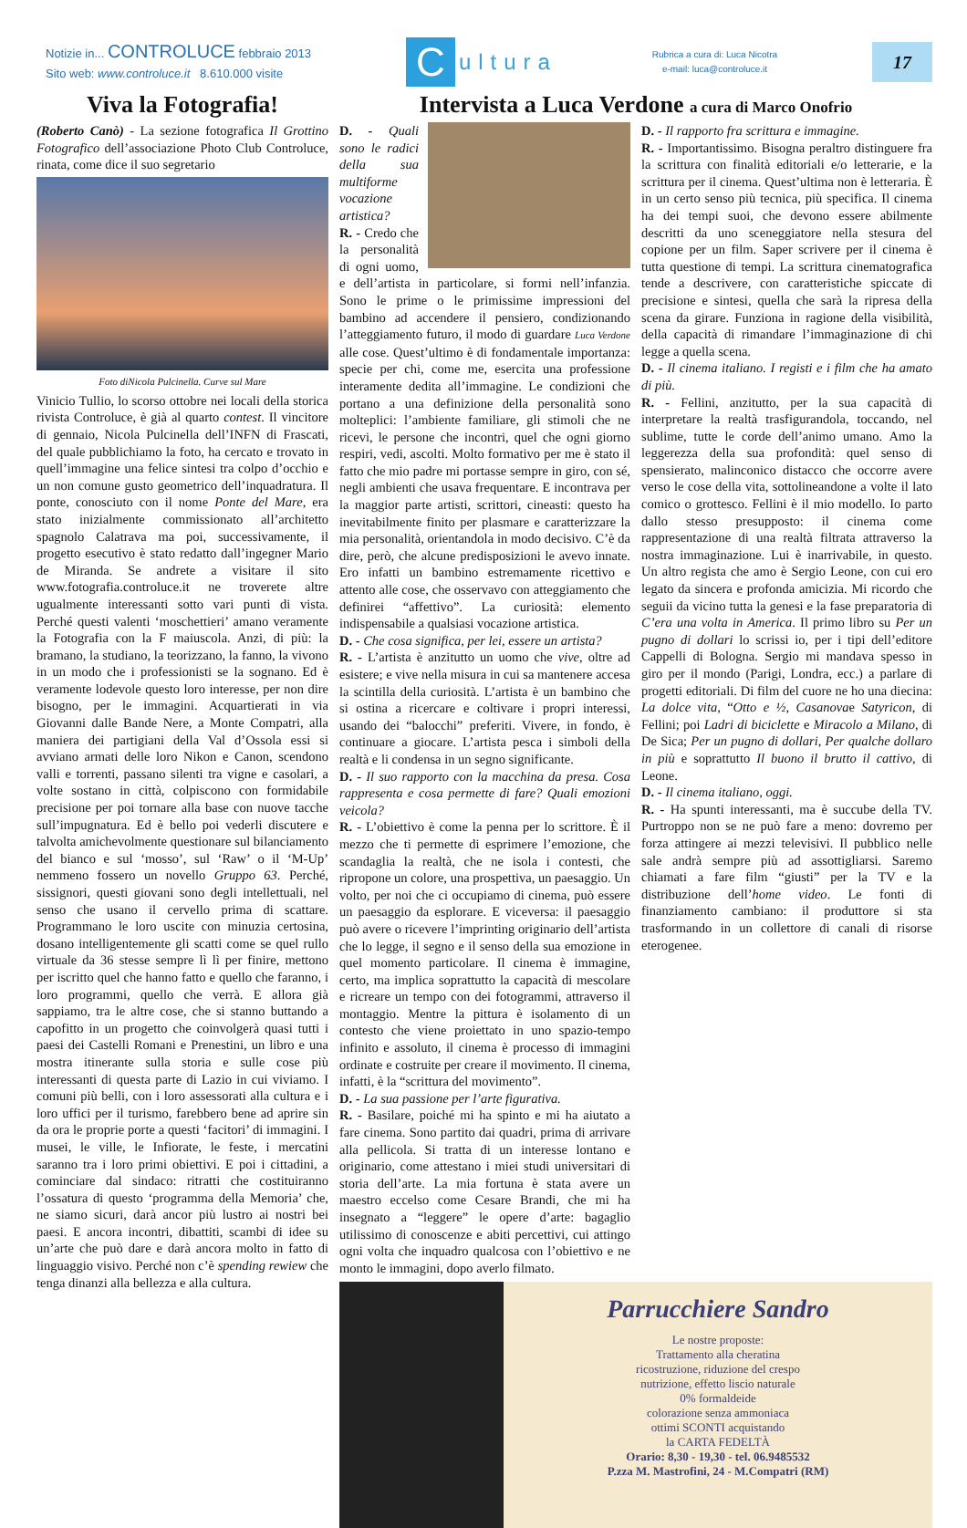Notizie in... CONTROLUCE febbraio 2013
Sito web: www.controluce.it 8.610.000 visite
Cultura
Rubrica a cura di: Luca Nicotra
e-mail: luca@controluce.it
17
Viva la Fotografia!
(Roberto Canò) - La sezione fotografica Il Grottino Fotografico dell’associazione Photo Club Controluce, rinata, come dice il suo segretario
Foto diNicola Pulcinella. Curve sul Mare
Vinicio Tullio, lo scorso ottobre nei locali della storica rivista Controluce, è già al quarto contest. Il vincitore di gennaio, Nicola Pulcinella dell’INFN di Frascati, del quale pubblichiamo la foto, ha cercato e trovato in quell’immagine una felice sintesi tra colpo d’occhio e un non comune gusto geometrico dell’inquadratura. Il ponte, conosciuto con il nome Ponte del Mare, era stato inizialmente commissionato all’architetto spagnolo Calatrava ma poi, successivamente, il progetto esecutivo è stato redatto dall’ingegner Mario de Miranda. Se andrete a visitare il sito www.fotografia.controluce.it ne troverete altre ugualmente interessanti sotto vari punti di vista. Perché questi valenti ‘moschettieri’ amano veramente la Fotografia con la F maiuscola. Anzi, di più: la bramano, la studiano, la teorizzano, la fanno, la vivono in un modo che i professionisti se la sognano. Ed è veramente lodevole questo loro interesse, per non dire bisogno, per le immagini. Acquartierati in via Giovanni dalle Bande Nere, a Monte Compatri, alla maniera dei partigiani della Val d’Ossola essi si avviano armati delle loro Nikon e Canon, scendono valli e torrenti, passano silenti tra vigne e casolari, a volte sostano in città, colpiscono con formidabile precisione per poi tornare alla base con nuove tacche sull’impugnatura. Ed è bello poi vederli discutere e talvolta amichevolmente questionare sul bilanciamento del bianco e sul ‘mosso’, sul ‘Raw’ o il ‘M-Up’ nemmeno fossero un novello Gruppo 63. Perché, sissignori, questi giovani sono degli intellettuali, nel senso che usano il cervello prima di scattare. Programmano le loro uscite con minuzia certosina, dosano intelligentemente gli scatti come se quel rullo virtuale da 36 stesse sempre lì lì per finire, mettono per iscritto quel che hanno fatto e quello che faranno, i loro programmi, quello che verrà. E allora già sappiamo, tra le altre cose, che si stanno buttando a capofitto in un progetto che coinvolgerà quasi tutti i paesi dei Castelli Romani e Prenestini, un libro e una mostra itinerante sulla storia e sulle cose più interessanti di questa parte di Lazio in cui viviamo. I comuni più belli, con i loro assessorati alla cultura e i loro uffici per il turismo, farebbero bene ad aprire sin da ora le proprie porte a questi ‘facitori’ di immagini. I musei, le ville, le Infiorate, le feste, i mercatini saranno tra i loro primi obiettivi. E poi i cittadini, a cominciare dal sindaco: ritratti che costituiranno l’ossatura di questo ‘programma della Memoria’ che, ne siamo sicuri, darà ancor più lustro ai nostri bei paesi. E ancora incontri, dibattiti, scambi di idee su un’arte che può dare e darà ancora molto in fatto di linguaggio visivo. Perché non c’è spending rewiew che tenga dinanzi alla bellezza e alla cultura.
Intervista a Luca Verdone a cura di Marco Onofrio
D. - Quali sono le radici della sua multiforme vocazione artistica?
R. - Credo che la personalità di ogni uomo, e dell’artista in particolare, si formi nell’infanzia. Sono le prime o le primissime impressioni del bambino ad accendere il pensiero, condizionando l’atteggiamento futuro, il modo di guardare Luca Verdone alle cose. Quest’ultimo è di fondamentale importanza: specie per chi, come me, esercita una professione interamente dedita all’immagine. Le condizioni che portano a una definizione della personalità sono molteplici: l’ambiente familiare, gli stimoli che ne ricevi, le persone che incontri, quel che ogni giorno respiri, vedi, ascolti. Molto formativo per me è stato il fatto che mio padre mi portasse sempre in giro, con sé, negli ambienti che usava frequentare. E incontrava per la maggior parte artisti, scrittori, cineasti: questo ha inevitabilmente finito per plasmare e caratterizzare la mia personalità, orientandola in modo decisivo. C’è da dire, però, che alcune predisposizioni le avevo innate. Ero infatti un bambino estremamente ricettivo e attento alle cose, che osservavo con atteggiamento che definirei “affettivo”. La curiosità: elemento indispensabile a qualsiasi vocazione artistica.
D. - Che cosa significa, per lei, essere un artista?
R. - L’artista è anzitutto un uomo che vive, oltre ad esistere; e vive nella misura in cui sa mantenere accesa la scintilla della curiosità. L’artista è un bambino che si ostina a ricercare e coltivare i propri interessi, usando dei “balocchi” preferiti. Vivere, in fondo, è continuare a giocare. L’artista pesca i simboli della realtà e li condensa in un segno significante.
D. - Il suo rapporto con la macchina da presa. Cosa rappresenta e cosa permette di fare? Quali emozioni veicola?
R. - L’obiettivo è come la penna per lo scrittore. È il mezzo che ti permette di esprimere l’emozione, che scandaglia la realtà, che ne isola i contesti, che ripropone un colore, una prospettiva, un paesaggio. Un volto, per noi che ci occupiamo di cinema, può essere un paesaggio da esplorare. E viceversa: il paesaggio può avere o ricevere l’imprinting originario dell’artista che lo legge, il segno e il senso della sua emozione in quel momento particolare. Il cinema è immagine, certo, ma implica soprattutto la capacità di mescolare e ricreare un tempo con dei fotogrammi, attraverso il montaggio. Mentre la pittura è isolamento di un contesto che viene proiettato in uno spazio-tempo infinito e assoluto, il cinema è processo di immagini ordinate e costruite per creare il movimento. Il cinema, infatti, è la “scrittura del movimento”.
D. - La sua passione per l’arte figurativa.
R. - Basilare, poiché mi ha spinto e mi ha aiutato a fare cinema. Sono partito dai quadri, prima di arrivare alla pellicola. Si tratta di un interesse lontano e originario, come attestano i miei studi universitari di storia dell’arte. La mia fortuna è stata avere un maestro eccelso come Cesare Brandi, che mi ha insegnato a “leggere” le opere d’arte: bagaglio utilissimo di conoscenze e abiti percettivi, cui attingo ogni volta che inquadro qualcosa con l’obiettivo e ne monto le immagini, dopo averlo filmato.
D. - Il rapporto fra scrittura e immagine.
R. - Importantissimo. Bisogna peraltro distinguere fra la scrittura con finalità editoriali e/o letterarie, e la scrittura per il cinema. Quest’ultima non è letteraria. È in un certo senso più tecnica, più specifica. Il cinema ha dei tempi suoi, che devono essere abilmente descritti da uno sceneggiatore nella stesura del copione per un film. Saper scrivere per il cinema è tutta questione di tempi. La scrittura cinematografica tende a descrivere, con caratteristiche spiccate di precisione e sintesi, quella che sarà la ripresa della scena da girare. Funziona in ragione della visibilità, della capacità di rimandare l’immaginazione di chi legge a quella scena.
D. - Il cinema italiano. I registi e i film che ha amato di più.
R. - Fellini, anzitutto, per la sua capacità di interpretare la realtà trasfigurandola, toccando, nel sublime, tutte le corde dell’animo umano. Amo la leggerezza della sua profondità: quel senso di spensierato, malinconico distacco che occorre avere verso le cose della vita, sottolineandone a volte il lato comico o grottesco. Fellini è il mio modello. Io parto dallo stesso presupposto: il cinema come rappresentazione di una realtà filtrata attraverso la nostra immaginazione. Lui è inarrivabile, in questo. Un altro regista che amo è Sergio Leone, con cui ero legato da sincera e profonda amicizia. Mi ricordo che seguii da vicino tutta la genesi e la fase preparatoria di C’era una volta in America. Il primo libro su Per un pugno di dollari lo scrissi io, per i tipi dell’editore Cappelli di Bologna. Sergio mi mandava spesso in giro per il mondo (Parigi, Londra, ecc.) a parlare di progetti editoriali. Di film del cuore ne ho una diecina: La dolce vita, “Otto e ½, Casanovae Satyricon, di Fellini; poi Ladri di biciclette e Miracolo a Milano, di De Sica; Per un pugno di dollari, Per qualche dollaro in più e soprattutto Il buono il brutto il cattivo, di Leone.
D. - Il cinema italiano, oggi.
R. - Ha spunti interessanti, ma è succube della TV. Purtroppo non se ne può fare a meno: dovremo per forza attingere ai mezzi televisivi. Il pubblico nelle sale andrà sempre più ad assottigliarsi. Saremo chiamati a fare film “giusti” per la TV e la distribuzione dell’home video. Le fonti di finanziamento cambiano: il produttore si sta trasformando in un collettore di canali di risorse eterogenee.
Parrucchiere Sandro
Le nostre proposte:
Trattamento alla cheratina
ricostruzione, riduzione del crespo
nutrizione, effetto liscio naturale
0% formaldeide
colorazione senza ammoniaca
ottimi SCONTI acquistando
la CARTA FEDELTÀ
Orario: 8,30 - 19,30 - tel. 06.9485532
P.zza M. Mastrofini, 24 - M.Compatri (RM)